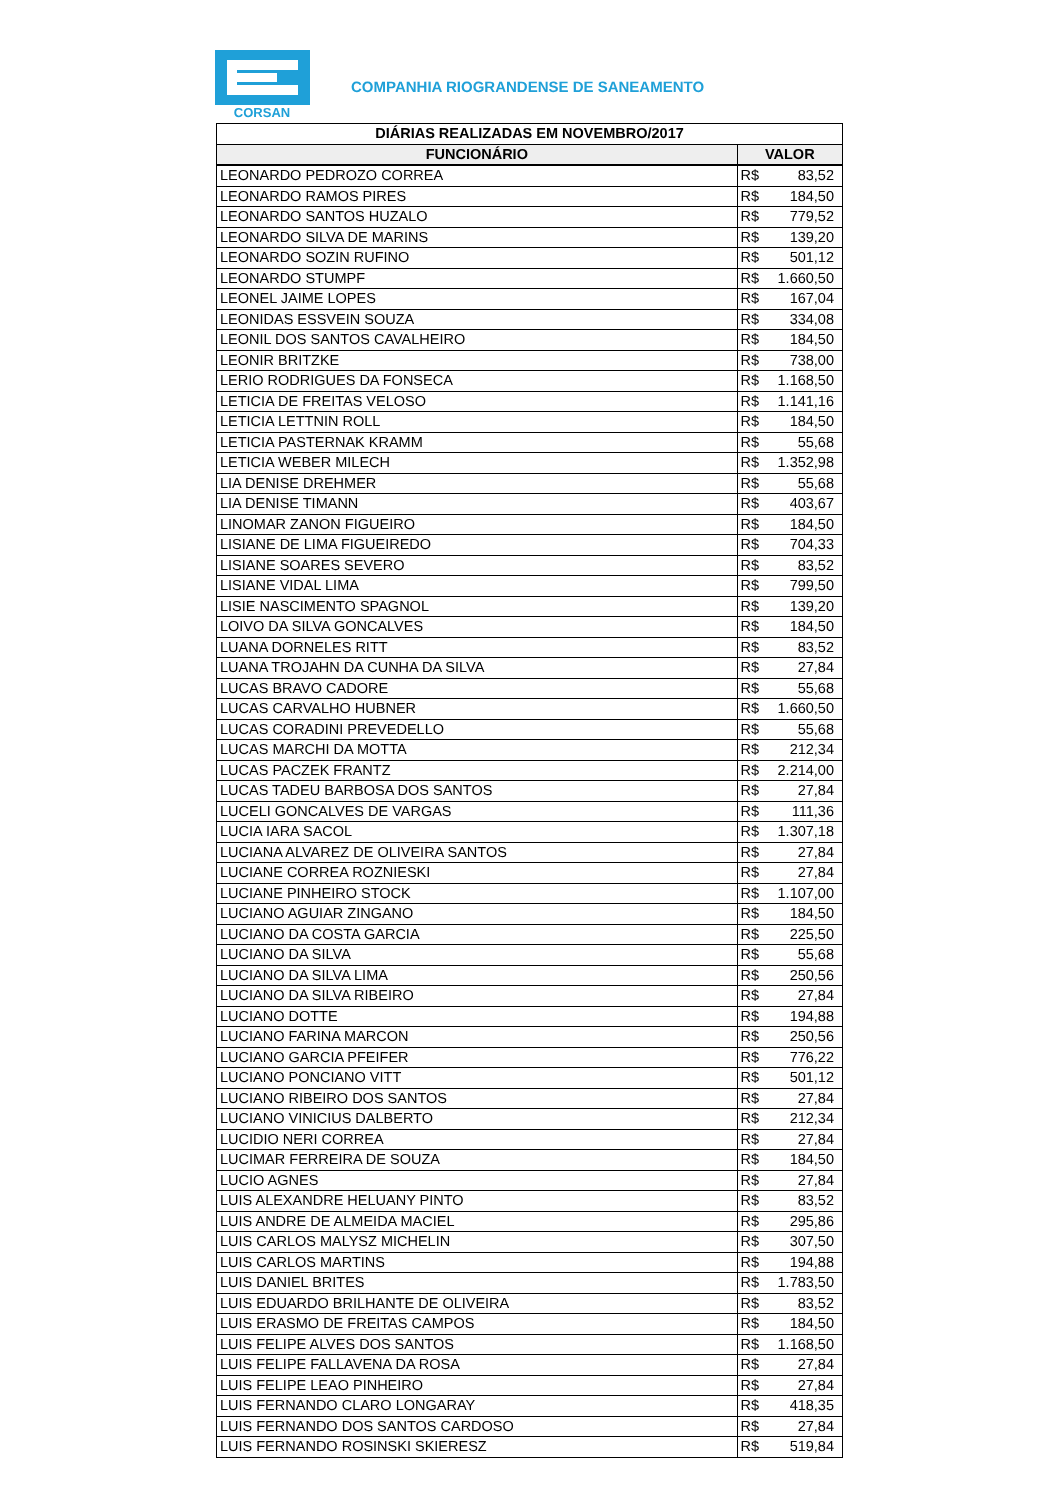CORSAN
COMPANHIA RIOGRANDENSE DE SANEAMENTO
| DIÁRIAS REALIZADAS EM NOVEMBRO/2017 | | |
| --- | --- | --- |
| FUNCIONÁRIO | VALOR | |
| LEONARDO PEDROZO CORREA | R$ | 83,52 |
| LEONARDO RAMOS PIRES | R$ | 184,50 |
| LEONARDO SANTOS HUZALO | R$ | 779,52 |
| LEONARDO SILVA DE MARINS | R$ | 139,20 |
| LEONARDO SOZIN RUFINO | R$ | 501,12 |
| LEONARDO STUMPF | R$ | 1.660,50 |
| LEONEL JAIME LOPES | R$ | 167,04 |
| LEONIDAS ESSVEIN SOUZA | R$ | 334,08 |
| LEONIL DOS SANTOS CAVALHEIRO | R$ | 184,50 |
| LEONIR BRITZKE | R$ | 738,00 |
| LERIO RODRIGUES DA FONSECA | R$ | 1.168,50 |
| LETICIA DE FREITAS VELOSO | R$ | 1.141,16 |
| LETICIA LETTNIN ROLL | R$ | 184,50 |
| LETICIA PASTERNAK KRAMM | R$ | 55,68 |
| LETICIA WEBER MILECH | R$ | 1.352,98 |
| LIA DENISE DREHMER | R$ | 55,68 |
| LIA DENISE TIMANN | R$ | 403,67 |
| LINOMAR ZANON FIGUEIRO | R$ | 184,50 |
| LISIANE DE LIMA FIGUEIREDO | R$ | 704,33 |
| LISIANE SOARES SEVERO | R$ | 83,52 |
| LISIANE VIDAL LIMA | R$ | 799,50 |
| LISIE NASCIMENTO SPAGNOL | R$ | 139,20 |
| LOIVO DA SILVA GONCALVES | R$ | 184,50 |
| LUANA DORNELES RITT | R$ | 83,52 |
| LUANA TROJAHN DA CUNHA DA SILVA | R$ | 27,84 |
| LUCAS BRAVO CADORE | R$ | 55,68 |
| LUCAS CARVALHO HUBNER | R$ | 1.660,50 |
| LUCAS CORADINI PREVEDELLO | R$ | 55,68 |
| LUCAS MARCHI DA MOTTA | R$ | 212,34 |
| LUCAS PACZEK FRANTZ | R$ | 2.214,00 |
| LUCAS TADEU BARBOSA DOS SANTOS | R$ | 27,84 |
| LUCELI GONCALVES DE VARGAS | R$ | 111,36 |
| LUCIA IARA SACOL | R$ | 1.307,18 |
| LUCIANA ALVAREZ DE OLIVEIRA SANTOS | R$ | 27,84 |
| LUCIANE CORREA ROZNIESKI | R$ | 27,84 |
| LUCIANE PINHEIRO STOCK | R$ | 1.107,00 |
| LUCIANO AGUIAR ZINGANO | R$ | 184,50 |
| LUCIANO DA COSTA GARCIA | R$ | 225,50 |
| LUCIANO DA SILVA | R$ | 55,68 |
| LUCIANO DA SILVA LIMA | R$ | 250,56 |
| LUCIANO DA SILVA RIBEIRO | R$ | 27,84 |
| LUCIANO DOTTE | R$ | 194,88 |
| LUCIANO FARINA MARCON | R$ | 250,56 |
| LUCIANO GARCIA PFEIFER | R$ | 776,22 |
| LUCIANO PONCIANO VITT | R$ | 501,12 |
| LUCIANO RIBEIRO DOS SANTOS | R$ | 27,84 |
| LUCIANO VINICIUS DALBERTO | R$ | 212,34 |
| LUCIDIO NERI CORREA | R$ | 27,84 |
| LUCIMAR FERREIRA DE SOUZA | R$ | 184,50 |
| LUCIO AGNES | R$ | 27,84 |
| LUIS ALEXANDRE HELUANY PINTO | R$ | 83,52 |
| LUIS ANDRE DE ALMEIDA MACIEL | R$ | 295,86 |
| LUIS CARLOS MALYSZ MICHELIN | R$ | 307,50 |
| LUIS CARLOS MARTINS | R$ | 194,88 |
| LUIS DANIEL BRITES | R$ | 1.783,50 |
| LUIS EDUARDO BRILHANTE DE OLIVEIRA | R$ | 83,52 |
| LUIS ERASMO DE FREITAS CAMPOS | R$ | 184,50 |
| LUIS FELIPE ALVES DOS SANTOS | R$ | 1.168,50 |
| LUIS FELIPE FALLAVENA DA ROSA | R$ | 27,84 |
| LUIS FELIPE LEAO PINHEIRO | R$ | 27,84 |
| LUIS FERNANDO CLARO LONGARAY | R$ | 418,35 |
| LUIS FERNANDO DOS SANTOS CARDOSO | R$ | 27,84 |
| LUIS FERNANDO ROSINSKI SKIERESZ | R$ | 519,84 |